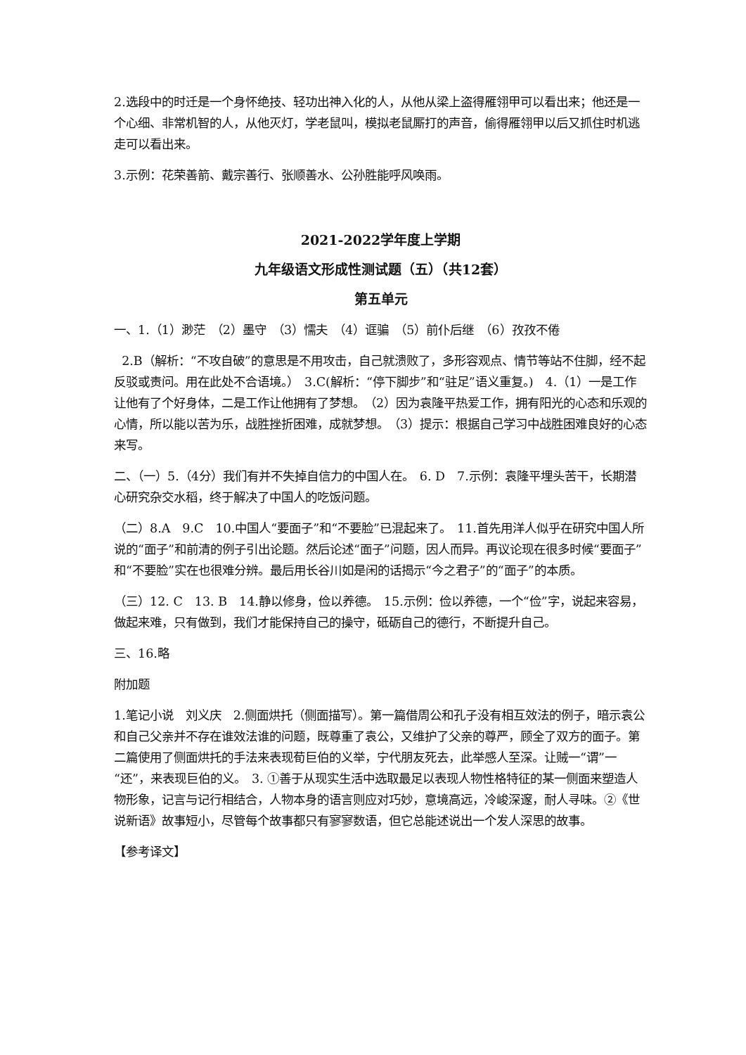2.选段中的时迁是一个身怀绝技、轻功出神入化的人，从他从梁上盗得雁翎甲可以看出来；他还是一个心细、非常机智的人，从他灭灯，学老鼠叫，模拟老鼠厮打的声音，偷得雁翎甲以后又抓住时机逃走可以看出来。
3.示例：花荣善箭、戴宗善行、张顺善水、公孙胜能呼风唤雨。
2021-2022学年度上学期
九年级语文形成性测试题（五）（共12套）
第五单元
一、1.（1）渺茫　（2）墨守　（3）懦夫　（4）诓骗　（5）前仆后继　（6）孜孜不倦
2.B（解析：“不攻自破”的意思是不用攻击，自己就溃败了，多形容观点、情节等站不住脚，经不起反驳或责问。用在此处不合语境。）　3.C(解析：“停下脚步”和“驻足”语义重复。)　4.（1）一是工作让他有了个好身体，二是工作让他拥有了梦想。　（2）因为袁隆平热爱工作，拥有阳光的心态和乐观的心情，所以能以苦为乐，战胜挫折困难，成就梦想。　（3）提示：根据自己学习中战胜困难良好的心态来写。
二、（一）5.（4分）我们有并不失掉自信力的中国人在。　6. D　7.示例：袁隆平埋头苦干，长期潜心研究杂交水稻，终于解决了中国人的吃饭问题。
（二）8.A　9.C　10.中国人“要面子”和“不要脸”已混起来了。　11.首先用洋人似乎在研究中国人所说的“面子”和前清的例子引出论题。然后论述“面子”问题，因人而异。再议论现在很多时候“要面子”和“不要脸”实在也很难分辨。最后用长谷川如是闲的话揭示“今之君子”的“面子”的本质。
（三）12. C　13. B　14.静以修身，俭以养德。　15.示例：俭以养德，一个“俭”字，说起来容易，做起来难，只有做到，我们才能保持自己的操守，砥砺自己的德行，不断提升自己。
三、16.略
附加题
1.笔记小说　刘义庆　2.侧面烘托（侧面描写）。第一篇借周公和孔子没有相互效法的例子，暗示袁公和自己父亲并不存在谁效法谁的问题，既尊重了袁公，又维护了父亲的尊严，顾全了双方的面子。第二篇使用了侧面烘托的手法来表现荀巨伯的义举，宁代朋友死去，此举感人至深。让贼一“谓”一“还”，来表现巨伯的义。　3. ①善于从现实生活中选取最足以表现人物性格特征的某一侧面来塑造人物形象，记言与记行相结合，人物本身的语言则应对巧妙，意境高远，冷峻深邃，耐人寻味。②《世说新语》故事短小，尽管每个故事都只有寥寥数语，但它总能述说出一个发人深思的故事。
【参考译文】